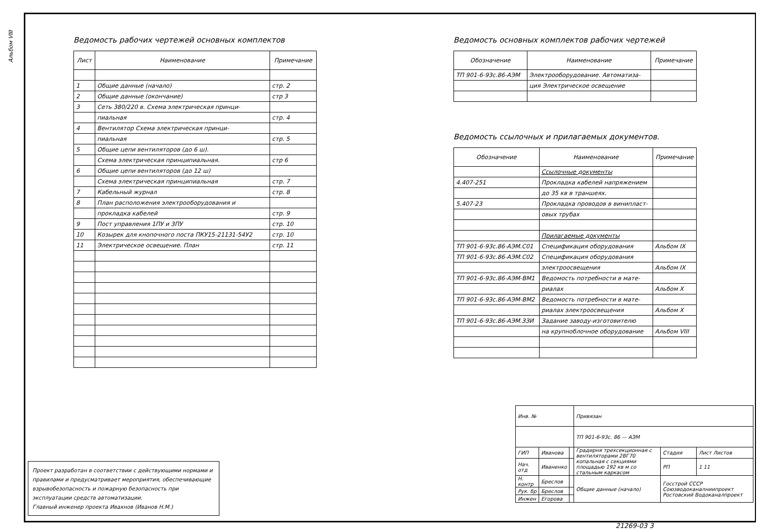Альбом VIII
Ведомость рабочих чертежей основных комплектов
| Лист | Наименование | Примечание |
| --- | --- | --- |
| 1 | Общие данные (начало) | стр. 2 |
| 2 | Общие данные (окончание) | стр 3 |
| 3 | Сеть 380/220 в. Схема электрическая принци- | |
| | пиальная | стр. 4 |
| 4 | Вентилятор Схема электрическая принци- | |
| | пиальная | стр. 5 |
| 5 | Общие цепи вентиляторов (до 6 ш). | |
| | Схема электрическая принципиальная. | стр 6 |
| 6 | Общие цепи вентиляторов (до 12 ш) | |
| | Схема электрическая принципиальная | стр. 7 |
| 7 | Кабельный журнал | стр. 8 |
| 8 | План расположения электрооборудования и | |
| | прокладка кабелей | стр. 9 |
| 9 | Пост управления 1ПУ и 3ПУ | стр. 10 |
| 10 | Козырек для кнопочного поста ПКУ15-21131-54У2 | стр. 10 |
| 11 | Электрическое освещение. План | стр. 11 |
Ведомость основных комплектов рабочих чертежей
| Обозначение | Наименование | Примечание |
| --- | --- | --- |
| ТП 901-6-93с.86-АЭМ | Электрооборудование. Автоматиза- | |
| | ция Электрическое освещение | |
Ведомость ссылочных и прилагаемых документов.
| Обозначение | Наименование | Примечание |
| --- | --- | --- |
| | Ссылочные документы | |
| 4.407-251 | Прокладка кабелей напряжением | |
| | до 35 кв в траншеях. | |
| 5.407-23 | Прокладка проводов в винипласт- | |
| | овых трубах | |
| | Прилагаемые документы | |
| ТП 901-6-93с.86-АЭМ.С01 | Спецификация оборудования | Альбом IX |
| ТП 901-6-93с.86-АЭМ.С02 | Спецификация оборудования | |
| | электроосвещения | Альбом IX |
| ТП 901-6-93с.86-АЭМ-ВМ1 | Ведомость потребности в мате- | |
| | риалах | Альбом X |
| ТП 901-6-93с.86-АЭМ-ВМ2 | Ведомость потребности в мате- | |
| | риалах электроосвещения | Альбом X |
| ТП 901-6-93с.86-АЭМ.ЗЗИ | Задание заводу-изготовителю | |
| | на крупноблочное оборудование | Альбом VIII |
Проект разработан в соответствии с действующими нормами и правилами и предусматривает мероприятия, обеспечивающие взрывобезопасность и пожарную безопасность при эксплуатации средств автоматизации.
Главный инженер проекта Ивахнов (Иванов Н.М.)
| Инв. № | | | Привязан | | |
| | | | ТП 901-6-93с. 86 — АЭМ | | |
| ГИП | Иванова | | Градирня трехсекционная с вентиляторами 2ВГ70 копальная с секциями площадью 192 кв м со стальным каркасом | Стадия | Лист Листов |
| Нач. отд | Иваненко | | | РП | 1 11 |
| Н. контр | Бреслов | | Общие данные (начало) | Госстрой СССР Союзводоканалниипроект Ростовский Водоканалпроект | |
| Рук. бр | Бреслов | | | | |
| Инжен | Егорова | | | | |
21269-03 3